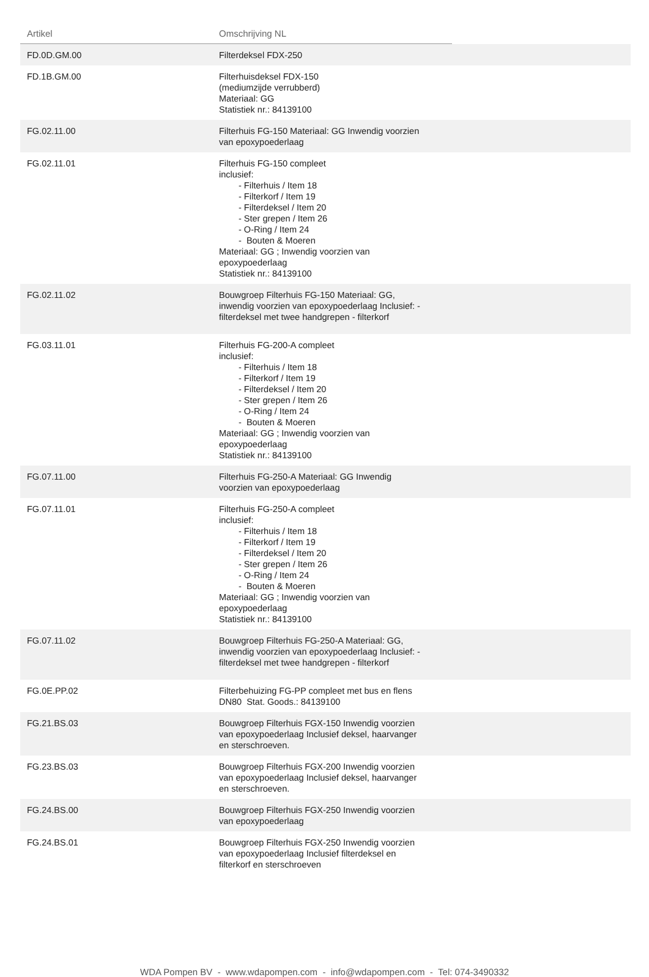| Artikel | Omschrijving NL | |
| --- | --- | --- |
| FD.0D.GM.00 | Filterdeksel FDX-250 | |
| FD.1B.GM.00 | Filterhuisdeksel FDX-150 (mediumzijde verrubberd) Materiaal: GG Statistiek nr.: 84139100 | |
| FG.02.11.00 | Filterhuis FG-150 Materiaal: GG Inwendig voorzien van epoxypoederlaag | |
| FG.02.11.01 | Filterhuis FG-150 compleet inclusief: - Filterhuis / Item 18 - Filterkorf / Item 19 - Filterdeksel / Item 20 - Ster grepen / Item 26 - O-Ring / Item 24 - Bouten & Moeren Materiaal: GG ; Inwendig voorzien van epoxypoederlaag Statistiek nr.: 84139100 | |
| FG.02.11.02 | Bouwgroep Filterhuis FG-150 Materiaal: GG, inwendig voorzien van epoxypoederlaag Inclusief: - filterdeksel met twee handgrepen - filterkorf | |
| FG.03.11.01 | Filterhuis FG-200-A compleet inclusief: - Filterhuis / Item 18 - Filterkorf / Item 19 - Filterdeksel / Item 20 - Ster grepen / Item 26 - O-Ring / Item 24 - Bouten & Moeren Materiaal: GG ; Inwendig voorzien van epoxypoederlaag Statistiek nr.: 84139100 | |
| FG.07.11.00 | Filterhuis FG-250-A Materiaal: GG Inwendig voorzien van epoxypoederlaag | |
| FG.07.11.01 | Filterhuis FG-250-A compleet inclusief: - Filterhuis / Item 18 - Filterkorf / Item 19 - Filterdeksel / Item 20 - Ster grepen / Item 26 - O-Ring / Item 24 - Bouten & Moeren Materiaal: GG ; Inwendig voorzien van epoxypoederlaag Statistiek nr.: 84139100 | |
| FG.07.11.02 | Bouwgroep Filterhuis FG-250-A Materiaal: GG, inwendig voorzien van epoxypoederlaag Inclusief: - filterdeksel met twee handgrepen - filterkorf | |
| FG.0E.PP.02 | Filterbehuizing FG-PP compleet met bus en flens DN80 Stat. Goods.: 84139100 | |
| FG.21.BS.03 | Bouwgroep Filterhuis FGX-150 Inwendig voorzien van epoxypoederlaag Inclusief deksel, haarvanger en sterschroeven. | |
| FG.23.BS.03 | Bouwgroep Filterhuis FGX-200 Inwendig voorzien van epoxypoederlaag Inclusief deksel, haarvanger en sterschroeven. | |
| FG.24.BS.00 | Bouwgroep Filterhuis FGX-250 Inwendig voorzien van epoxypoederlaag | |
| FG.24.BS.01 | Bouwgroep Filterhuis FGX-250 Inwendig voorzien van epoxypoederlaag Inclusief filterdeksel en filterkorf en sterschroeven | |
WDA Pompen BV - www.wdapompen.com - info@wdapompen.com - Tel: 074-3490332